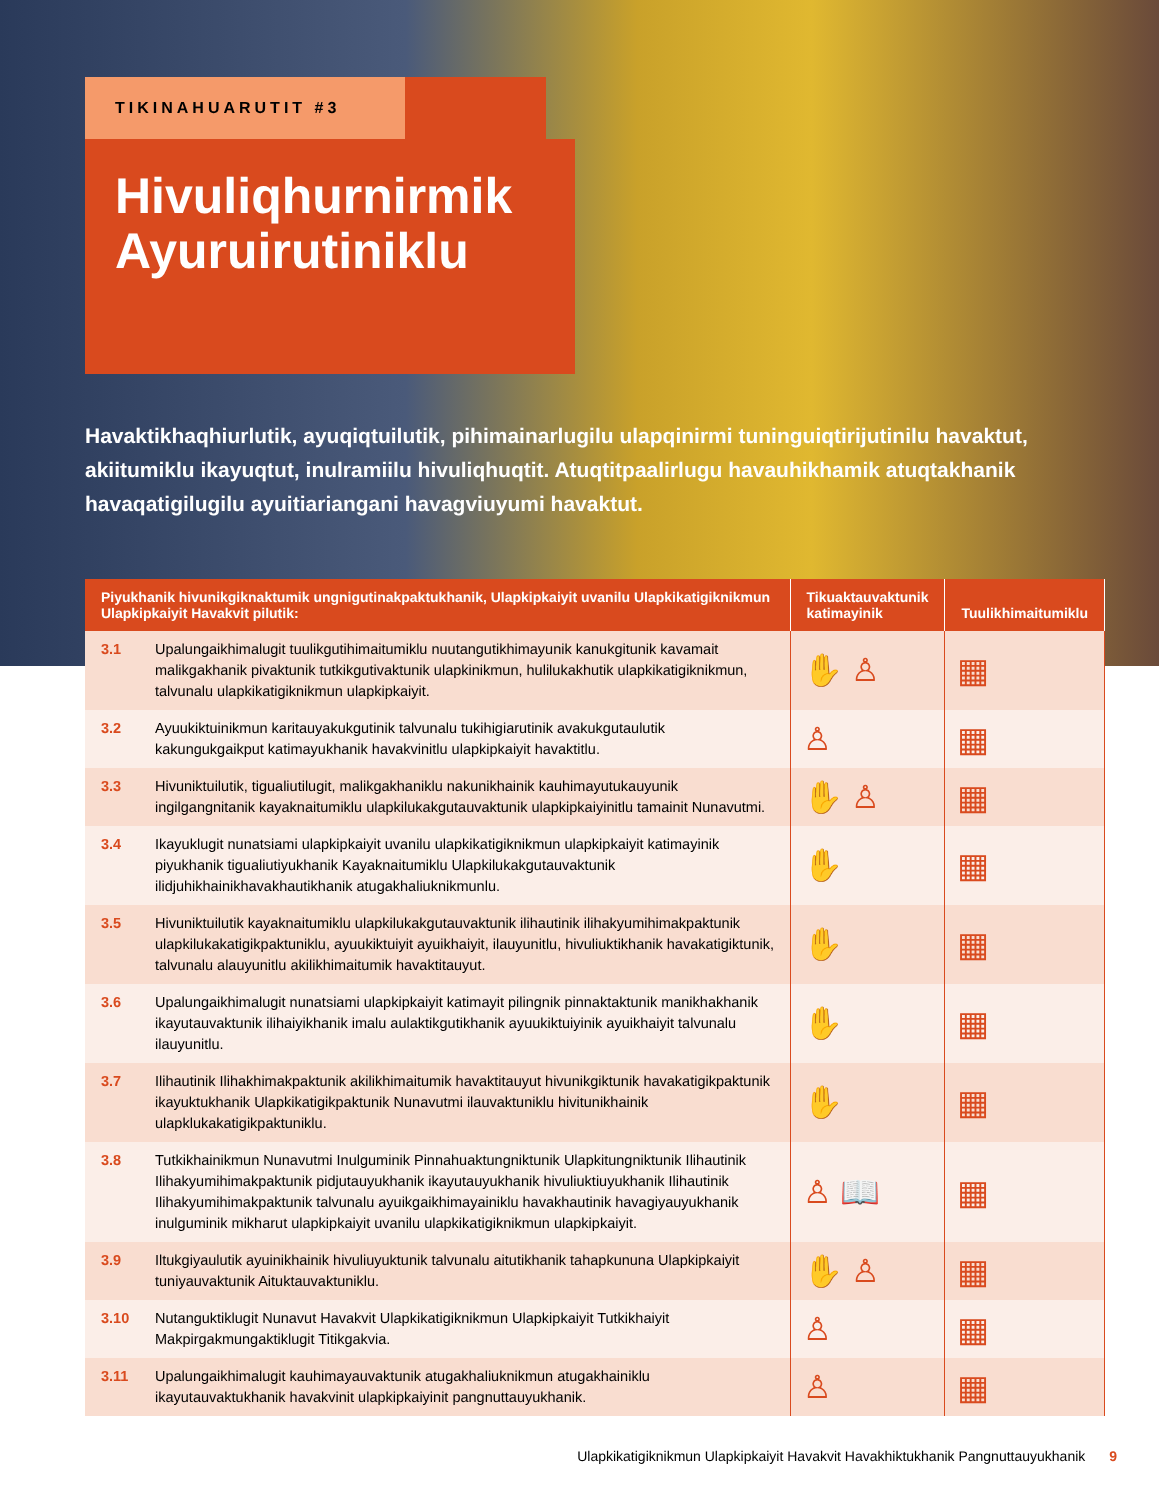TIKINAHUARUTIT #3
Hivuliqhurnirmik Ayuruirutiniklu
Havaktikhaqhiurlutik, ayuqiqtuilutik, pihimainarlugilu ulapqinirmi tuninguiqtirijutinilu havaktut, akiitumiklu ikayuqtut, inulramiilu hivuliqhuqtit. Atuqtitpaalirlugu havauhikhamik atuqtakhanik havaqatigilugilu ayuitiariangani havagviuyumi havaktut.
| Piyukhanik hivunikgiknaktumik ungnigutinakpaktukhanik, Ulapkipkaiyit uvanilu Ulapkikatigiknikmun Ulapkipkaiyit Havakvit pilutik: | | Tikuaktauvaktunik katimayinik | Tuulikhimaitumiklu |
| --- | --- | --- | --- |
| 3.1 | Upalungaikhimalugit tuulikgutihimaitumiklu nuutangutikhimayunik kanukgitunik kavamait malikgakhanik pivaktunik tutkikgutivaktunik ulapkinikmun, hulilukakhutik ulapkikatigiknikmun, talvunalu ulapkikatigiknikmun ulapkipkaiyit. | ✋ ♙ | ▦ |
| 3.2 | Ayuukiktuinikmun karitauyakukgutinik talvunalu tukihigiarutinik avakukgutaulutik kakungukgaikput katimayukhanik havakvinitlu ulapkipkaiyit havaktitlu. | ♙ | ▦ |
| 3.3 | Hivuniktuilutik, tigualiutilugit, malikgakhaniklu nakunikhainik kauhimayutukauyunik ingilgangnitanik kayaknaitumiklu ulapkilukakgutauvaktunik ulapkipkaiyinitlu tamainit Nunavutmi. | ✋ ♙ | ▦ |
| 3.4 | Ikayuklugit nunatsiami ulapkipkaiyit uvanilu ulapkikatigiknikmun ulapkipkaiyit katimayinik piyukhanik tigualiutiyukhanik Kayaknaitumiklu Ulapkilukakgutauvaktunik ilidjuhikhainikhavakhautikhanik atugakhaliuknikmunlu. | ✋ | ▦ |
| 3.5 | Hivuniktuilutik kayaknaitumiklu ulapkilukakgutauvaktunik ilihautinik ilihakyumihimakpaktunik ulapkilukakatigikpaktuniklu, ayuukiktuiyit ayuikhaiyit, ilauyunitlu, hivuliuktikhanik havakatigiktunik, talvunalu alauyunitlu akilikhimaitumik havaktitauyut. | ✋ | ▦ |
| 3.6 | Upalungaikhimalugit nunatsiami ulapkipkaiyit katimayit pilingnik pinnaktaktunik manikhakhanik ikayutauvaktunik ilihaiyikhanik imalu aulaktikgutikhanik ayuukiktuiyinik ayuikhaiyit talvunalu ilauyunitlu. | ✋ | ▦ |
| 3.7 | Ilihautinik Ilihakhimakpaktunik akilikhimaitumik havaktitauyut hivunikgiktunik havakatigikpaktunik ikayuktukhanik Ulapkikatigikpaktunik Nunavutmi ilauvaktuniklu hivitunikhainik ulapklukakatigikpaktuniklu. | ✋ | ▦ |
| 3.8 | Tutkikhainikmun Nunavutmi Inulguminik Pinnahuaktungniktunik Ulapkitungniktunik Ilihautinik Ilihakyumihimakpaktunik pidjutauyukhanik ikayutauyukhanik hivuliuktiuyukhanik Ilihautinik Ilihakyumihimakpaktunik talvunalu ayuikgaikhimayainiklu havakhautinik havagiyauyukhanik inulguminik mikharut ulapkipkaiyit uvanilu ulapkikatigiknikmun ulapkipkaiyit. | ♙ 📖 | ▦ |
| 3.9 | Iltukgiyaulutik ayuinikhainik hivuliuyuktunik talvunalu aitutikhanik tahapkununa Ulapkipkaiyit tuniyauvaktunik Aituktauvaktuniklu. | ✋ ♙ | ▦ |
| 3.10 | Nutanguktiklugit Nunavut Havakvit Ulapkikatigiknikmun Ulapkipkaiyit Tutkikhaiyit Makpirgakmungaktiklugit Titikgakvia. | ♙ | ▦ |
| 3.11 | Upalungaikhimalugit kauhimayauvaktunik atugakhaliuknikmun atugakhainiklu ikayutauvaktukhanik havakvinit ulapkipkaiyinit pangnuttauyukhanik. | ♙ | ▦ |
Ulapkikatigiknikmun Ulapkipkaiyit Havakvit Havakhiktukhanik Pangnuttauyukhanik 9